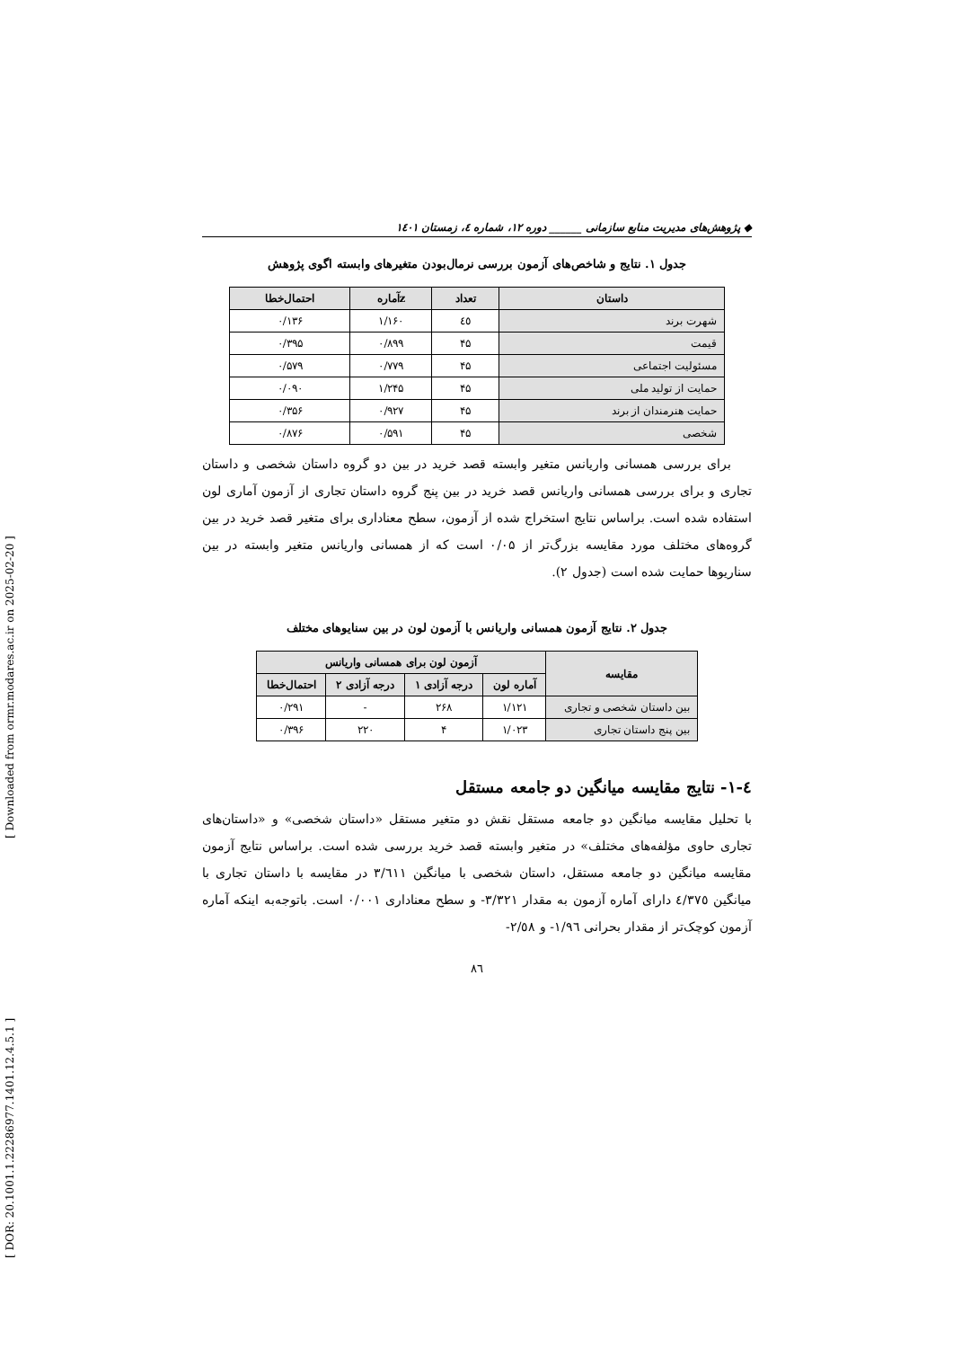[ DOR: 20.1001.1.22286977.1401.12.4.5.1 ] [ Downloaded from ormr.modares.ac.ir on 2025-02-20 ]
◆ پژوهش‌های مدیریت منابع سازمانی ______ دوره ۱۲، شماره ٤، زمستان ۱٤۰۱
جدول ۱. نتایج و شاخص‌های آزمون بررسی نرمال‌بودن متغیرهای وابسته اگوی پژوهش
| داستان | تعداد | zآماره | احتمال‌خطا |
| --- | --- | --- | --- |
| شهرت برند | ٤٥ | ۱/۱۶۰ | ۰/۱۳۶ |
| قیمت | ۴۵ | ۰/۸۹۹ | ۰/۳۹۵ |
| مسئولیت اجتماعی | ۴۵ | ۰/۷۷۹ | ۰/۵۷۹ |
| حمایت از تولید ملی | ۴۵ | ۱/۲۴۵ | ۰/۰۹۰ |
| حمایت هنرمندان از برند | ۴۵ | ۰/۹۲۷ | ۰/۳۵۶ |
| شخصی | ۴۵ | ۰/۵۹۱ | ۰/۸۷۶ |
برای بررسی همسانی واریانس متغیر وابسته قصد خرید در بین دو گروه داستان شخصی و داستان تجاری و برای بررسی همسانی واریانس قصد خرید در بین پنج گروه داستان تجاری از آزمون آماری لون استفاده شده است. براساس نتایج استخراج شده از آزمون، سطح معناداری برای متغیر قصد خرید در بین گروه‌های مختلف مورد مقایسه بزرگ‌تر از ۰/۰۵ است که از همسانی واریانس متغیر وابسته در بین سناریوها حمایت شده است (جدول ۲).
جدول ۲. نتایج آزمون همسانی واریانس با آزمون لون در بین سنایوهای مختلف
| مقایسه | آزمون لون برای همسانی واریانس | | | |
| --- | --- | --- | --- | --- |
| | آماره لون | درجه آزادی ۱ | درجه آزادی ۲ | احتمال‌خطا |
| بین داستان شخصی و تجاری | ۱/۱۲۱ | ۲۶۸ | - | ۰/۲۹۱ |
| بین پنج داستان تجاری | ۱/۰۲۳ | ۴ | ۲۲۰ | ۰/۳۹۶ |
٤-۱- نتایج مقایسه میانگین دو جامعه مستقل
با تحلیل مقایسه میانگین دو جامعه مستقل نقش دو متغیر مستقل «داستان شخصی» و «داستان‌های تجاری حاوی مؤلفه‌های مختلف» در متغیر وابسته قصد خرید بررسی شده است. براساس نتایج آزمون مقایسه میانگین دو جامعه مستقل، داستان شخصی با میانگین ۳/٦۱۱ در مقایسه با داستان تجاری با میانگین ٤/۳۷٥ دارای آماره آزمون به مقدار ۳/۳۲۱- و سطح معناداری ۰/۰۰۱ است. باتوجه‌به اینکه آماره آزمون کوچک‌تر از مقدار بحرانی ۱/۹٦- و ۲/٥۸-
۸٦